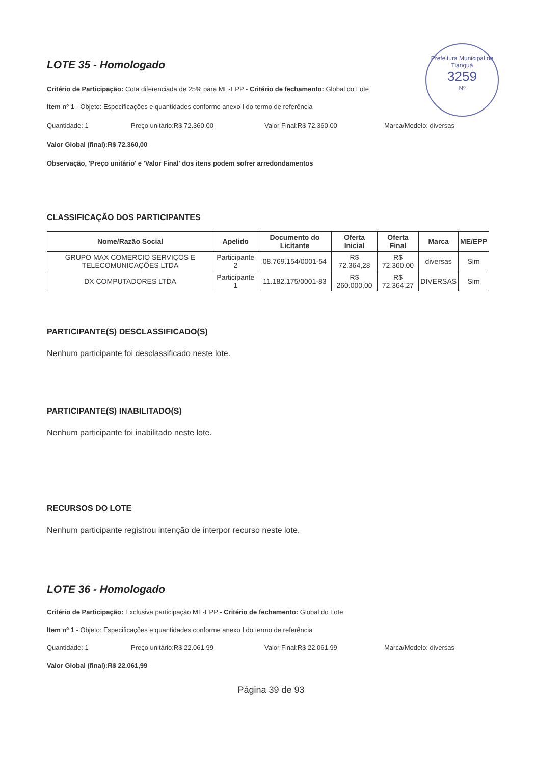Prefeitura Municipal de Tianguá
3259
Nº
LOTE 35 - Homologado
Critério de Participação: Cota diferenciada de 25% para ME-EPP - Critério de fechamento: Global do Lote
Item nº 1 - Objeto: Especificações e quantidades conforme anexo I do termo de referência
Quantidade: 1 Preço unitário:R$ 72.360,00 Valor Final:R$ 72.360,00 Marca/Modelo: diversas
Valor Global (final):R$ 72.360,00
Observação, 'Preço unitário' e 'Valor Final' dos itens podem sofrer arredondamentos
CLASSIFICAÇÃO DOS PARTICIPANTES
| Nome/Razão Social | Apelido | Documento do Licitante | Oferta Inicial | Oferta Final | Marca | ME/EPP |
| --- | --- | --- | --- | --- | --- | --- |
| GRUPO MAX COMERCIO SERVIÇOS E TELECOMUNICAÇÕES LTDA | Participante 2 | 08.769.154/0001-54 | R$ 72.364,28 | R$ 72.360,00 | diversas | Sim |
| DX COMPUTADORES LTDA | Participante 1 | 11.182.175/0001-83 | R$ 260.000,00 | R$ 72.364,27 | DIVERSAS | Sim |
PARTICIPANTE(S) DESCLASSIFICADO(S)
Nenhum participante foi desclassificado neste lote.
PARTICIPANTE(S) INABILITADO(S)
Nenhum participante foi inabilitado neste lote.
RECURSOS DO LOTE
Nenhum participante registrou intenção de interpor recurso neste lote.
LOTE 36 - Homologado
Critério de Participação: Exclusiva participação ME-EPP - Critério de fechamento: Global do Lote
Item nº 1 - Objeto: Especificações e quantidades conforme anexo I do termo de referência
Quantidade: 1 Preço unitário:R$ 22.061,99 Valor Final:R$ 22.061,99 Marca/Modelo: diversas
Valor Global (final):R$ 22.061,99
Página 39 de 93